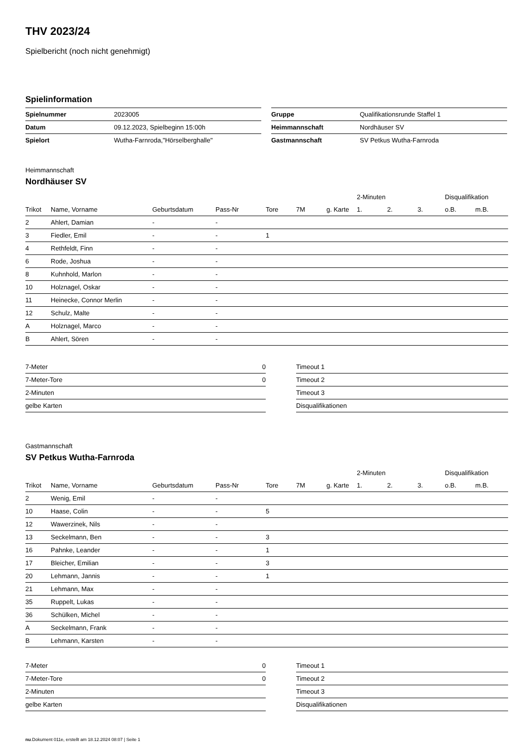THV 2023/24
Spielbericht (noch nicht genehmigt)
Spielinformation
| Spielnummer | 2023005 |
| Datum | 09.12.2023, Spielbeginn 15:00h |
| Spielort | Wutha-Farnroda,"Hörselberghalle" |
| Gruppe | Qualifikationsrunde Staffel 1 |
| Heimmannschaft | Nordhäuser SV |
| Gastmannschaft | SV Petkus Wutha-Farnroda |
Heimmannschaft
Nordhäuser SV
| | | | | | | | 2-Minuten | | | Disqualifikation | |
| Trikot | Name, Vorname | Geburtsdatum | Pass-Nr | Tore | 7M | g. Karte | 1. | 2. | 3. | o.B. | m.B. |
| 2 | Ahlert, Damian | - | - | | | | | | | | |
| 3 | Fiedler, Emil | - | - | 1 | | | | | | | |
| 4 | Rethfeldt, Finn | - | - | | | | | | | | |
| 6 | Rode, Joshua | - | - | | | | | | | | |
| 8 | Kuhnhold, Marlon | - | - | | | | | | | | |
| 10 | Holznagel, Oskar | - | - | | | | | | | | |
| 11 | Heinecke, Connor Merlin | - | - | | | | | | | | |
| 12 | Schulz, Malte | - | - | | | | | | | | |
| A | Holznagel, Marco | - | - | | | | | | | | |
| B | Ahlert, Sören | - | - | | | | | | | | |
| 7-Meter | 0 |
| 7-Meter-Tore | 0 |
| 2-Minuten | |
| gelbe Karten | |
| Timeout 1 |
| Timeout 2 |
| Timeout 3 |
| Disqualifikationen |
Gastmannschaft
SV Petkus Wutha-Farnroda
| | | | | | | | 2-Minuten | | | Disqualifikation | |
| Trikot | Name, Vorname | Geburtsdatum | Pass-Nr | Tore | 7M | g. Karte | 1. | 2. | 3. | o.B. | m.B. |
| 2 | Wenig, Emil | - | - | | | | | | | | |
| 10 | Haase, Colin | - | - | 5 | | | | | | | |
| 12 | Wawerzinek, Nils | - | - | | | | | | | | |
| 13 | Seckelmann, Ben | - | - | 3 | | | | | | | |
| 16 | Pahnke, Leander | - | - | 1 | | | | | | | |
| 17 | Bleicher, Emilian | - | - | 3 | | | | | | | |
| 20 | Lehmann, Jannis | - | - | 1 | | | | | | | |
| 21 | Lehmann, Max | - | - | | | | | | | | |
| 35 | Ruppelt, Lukas | - | - | | | | | | | | |
| 36 | Schülken, Michel | - | - | | | | | | | | |
| A | Seckelmann, Frank | - | - | | | | | | | | |
| B | Lehmann, Karsten | - | - | | | | | | | | |
| 7-Meter | 0 |
| 7-Meter-Tore | 0 |
| 2-Minuten | |
| gelbe Karten | |
| Timeout 1 |
| Timeout 2 |
| Timeout 3 |
| Disqualifikationen |
nu.Dokument 011e, erstellt am 18.12.2024 08:07 | Seite 1